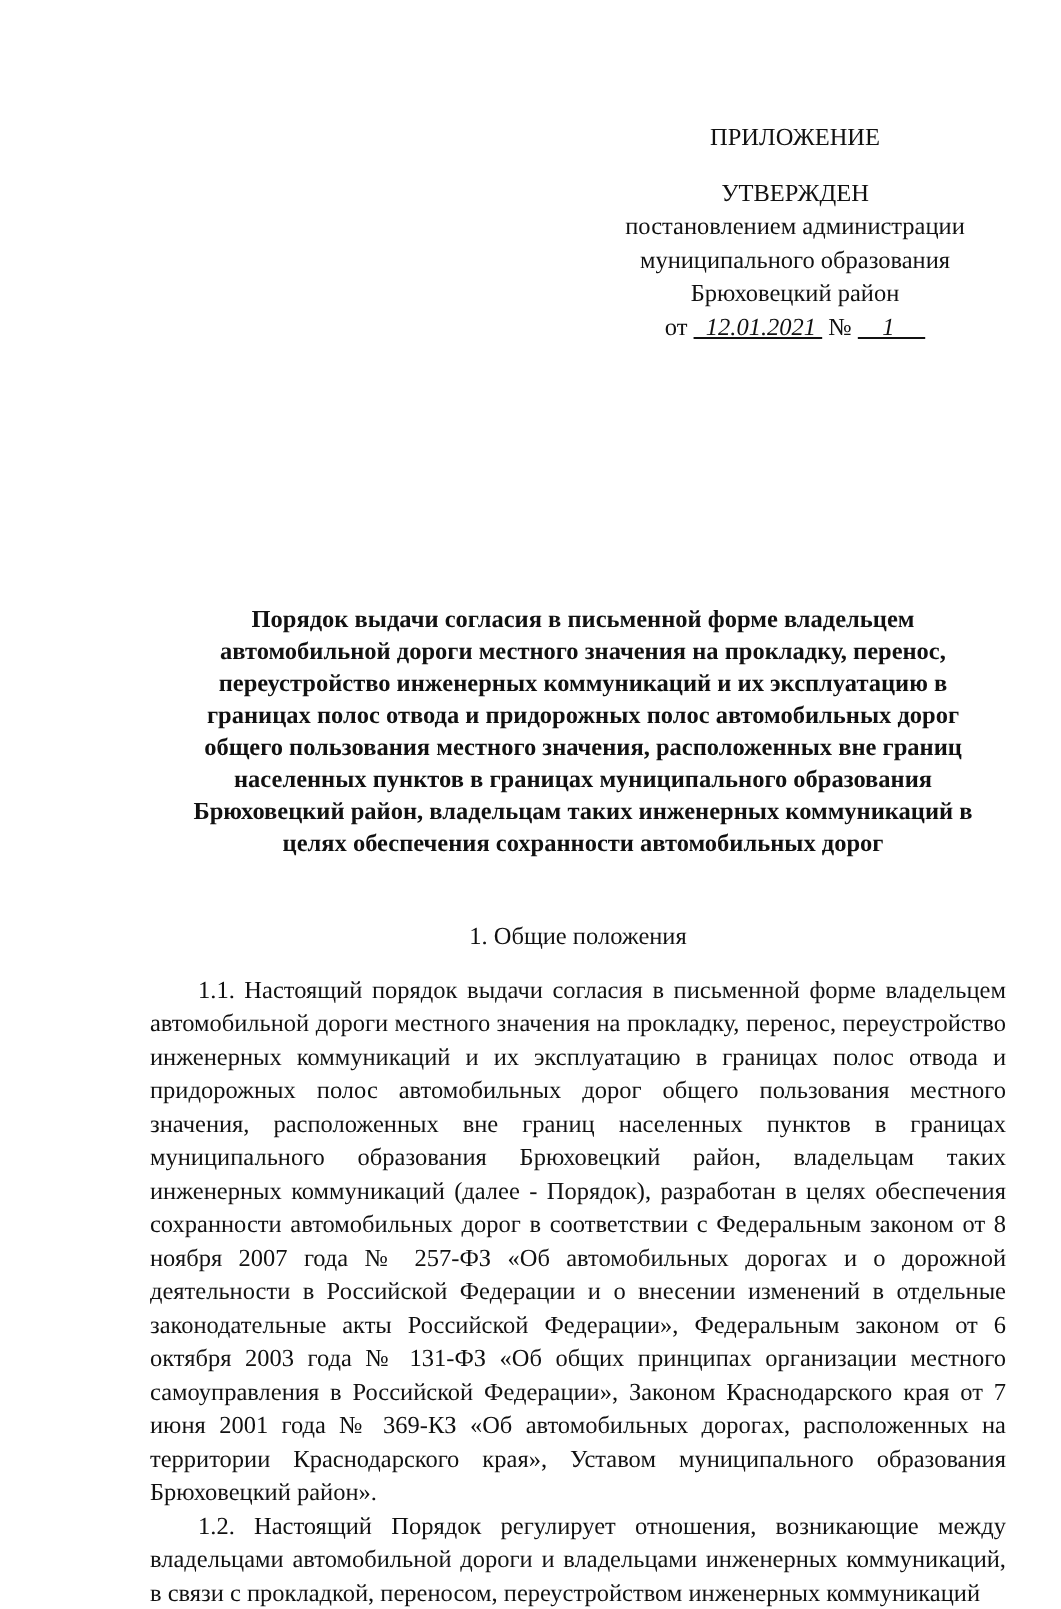ПРИЛОЖЕНИЕ
УТВЕРЖДЕН
постановлением администрации
муниципального образования
Брюховецкий район
от 12.01.2021 № 1
Порядок выдачи согласия в письменной форме владельцем автомобильной дороги местного значения на прокладку, перенос, переустройство инженерных коммуникаций и их эксплуатацию в границах полос отвода и придорожных полос автомобильных дорог общего пользования местного значения, расположенных вне границ населенных пунктов в границах муниципального образования Брюховецкий район, владельцам таких инженерных коммуникаций в целях обеспечения сохранности автомобильных дорог
1. Общие положения
1.1. Настоящий порядок выдачи согласия в письменной форме владельцем автомобильной дороги местного значения на прокладку, перенос, переустройство инженерных коммуникаций и их эксплуатацию в границах полос отвода и придорожных полос автомобильных дорог общего пользования местного значения, расположенных вне границ населенных пунктов в границах муниципального образования Брюховецкий район, владельцам таких инженерных коммуникаций (далее - Порядок), разработан в целях обеспечения сохранности автомобильных дорог в соответствии с Федеральным законом от 8 ноября 2007 года № 257-ФЗ «Об автомобильных дорогах и о дорожной деятельности в Российской Федерации и о внесении изменений в отдельные законодательные акты Российской Федерации», Федеральным законом от 6 октября 2003 года № 131-ФЗ «Об общих принципах организации местного самоуправления в Российской Федерации», Законом Краснодарского края от 7 июня 2001 года № 369-КЗ «Об автомобильных дорогах, расположенных на территории Краснодарского края», Уставом муниципального образования Брюховецкий район».
1.2. Настоящий Порядок регулирует отношения, возникающие между владельцами автомобильной дороги и владельцами инженерных коммуникаций, в связи с прокладкой, переносом, переустройством инженерных коммуникаций